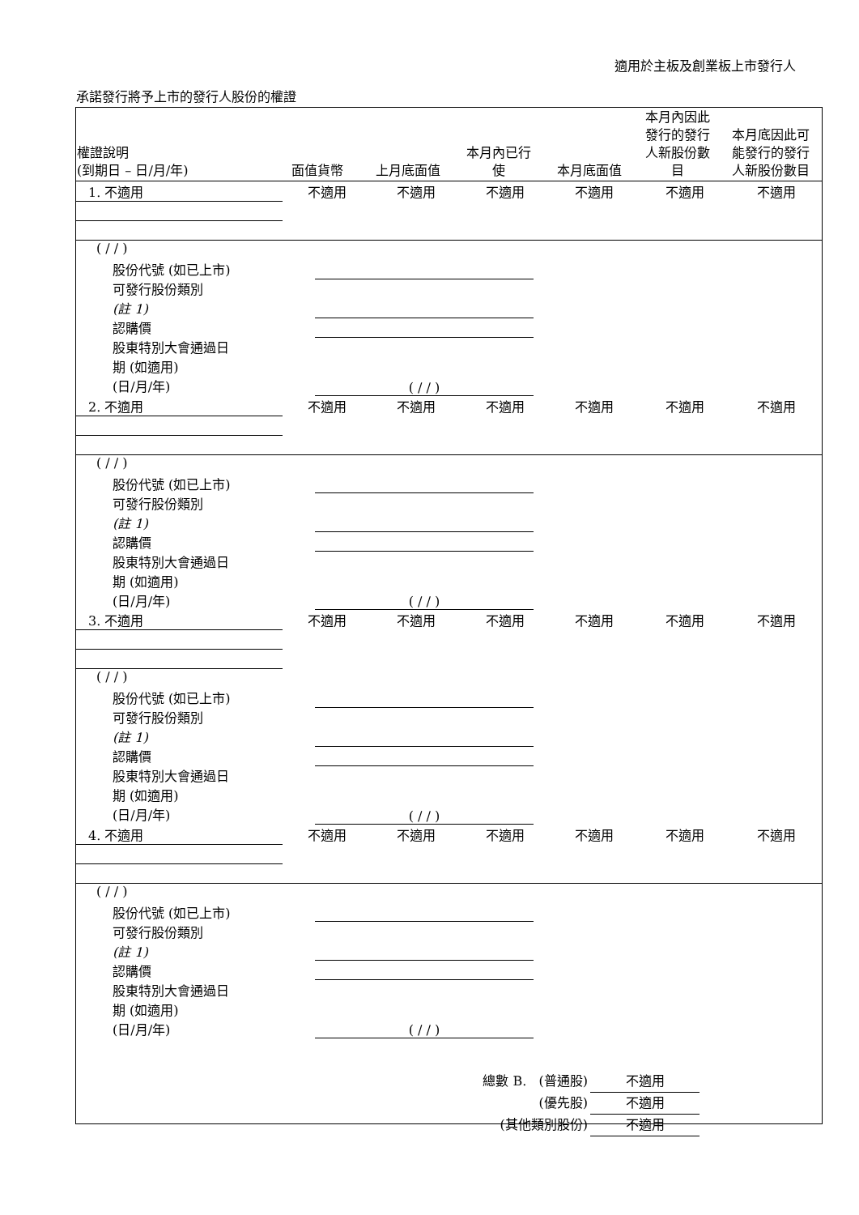適用於主板及創業板上市發行人
承諾發行將予上市的發行人股份的權證
| 權證說明 (到期日 – 日/月/年) | 面值貨幣 | 上月底面值 | 本月內已行 使 | 本月底面值 | 本月內因此 發行的發行 人新股份數 目 | 本月底因此可 能發行的發行 人新股份數目 |
| --- | --- | --- | --- | --- | --- | --- |
| 1. 不適用 | 不適用 | 不適用 | 不適用 | 不適用 | 不適用 | 不適用 |
| ( / / ) | | |
| 股份代號 (如已上市) | | |
| 可發行股份類別 (註 1) | | |
| 認購價 | | |
| 股東特別大會通過日 期 (如適用) (日/月/年) | ( / / ) | |
| 2. 不適用 | 不適用 | 不適用 | 不適用 | 不適用 | 不適用 | 不適用 |
| ( / / ) | | |
| 股份代號 (如已上市) | | |
| 可發行股份類別 (註 1) | | |
| 認購價 | | |
| 股東特別大會通過日 期 (如適用) (日/月/年) | ( / / ) | |
| 3. 不適用 | 不適用 | 不適用 | 不適用 | 不適用 | 不適用 | 不適用 |
| ( / / ) | | |
| 股份代號 (如已上市) | | |
| 可發行股份類別 (註 1) | | |
| 認購價 | | |
| 股東特別大會通過日 期 (如適用) (日/月/年) | ( / / ) | |
| 4. 不適用 | 不適用 | 不適用 | 不適用 | 不適用 | 不適用 | 不適用 |
| ( / / ) | | |
| 股份代號 (如已上市) | | |
| 可發行股份類別 (註 1) | | |
| 認購價 | | |
| 股東特別大會通過日 期 (如適用) (日/月/年) | ( / / ) | |
總數 B. (普通股) 不適用
(優先股) 不適用
(其他類別股份) 不適用